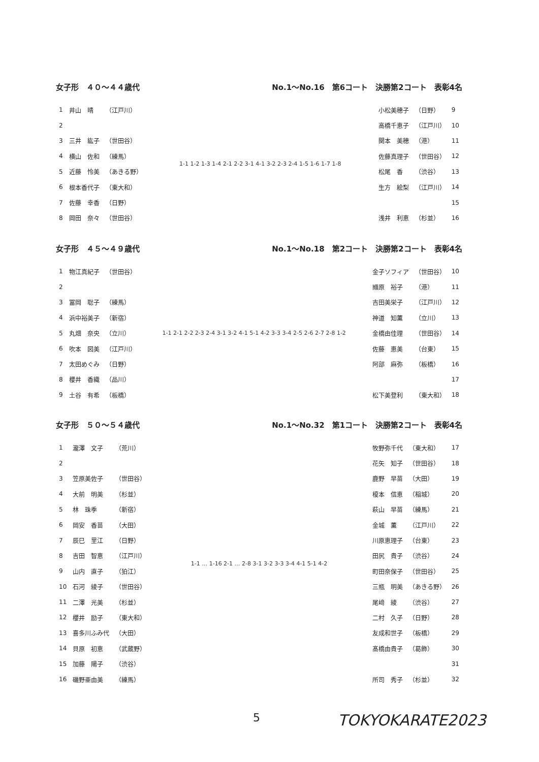女子形　４０～４４歳代 No.1～No.16　第6コート　決勝第2コート　表彰4名
| 1 | 井山 晴 | （江戸川） |
| 2 | | |
| 3 | 三井 紘子 | （世田谷） |
| 4 | 横山 佐和 | （練馬） |
| 5 | 近藤 怜美 | （あきる野） |
| 6 | 根本香代子 | （東大和） |
| 7 | 佐藤 幸香 | （日野） |
| 8 | 岡田 奈々 | （世田谷） |
1-1 1-2 1-3 1-4 2-1 2-2 3-1 4-1 3-2 2-3 2-4 1-5 1-6 1-7 1-8
| 小松美穂子 | （日野） | 9 |
| 高橋千恵子 | （江戸川） | 10 |
| 関本 美穂 | （港） | 11 |
| 佐藤真理子 | （世田谷） | 12 |
| 松尾 香 | （渋谷） | 13 |
| 生方 絵梨 | （江戸川） | 14 |
| | | 15 |
| 浅井 利恵 | （杉並） | 16 |
女子形　４５～４９歳代 No.1～No.18　第2コート　決勝第2コート　表彰4名
| 1 | 物江真紀子 | （世田谷） |
| 2 | | |
| 3 | 冨岡 聡子 | （練馬） |
| 4 | 浜中裕美子 | （新宿） |
| 5 | 丸畑 奈央 | （立川） |
| 6 | 吹本 図美 | （江戸川） |
| 7 | 太田めぐみ | （日野） |
| 8 | 櫻井 香織 | （品川） |
| 9 | 土谷 有希 | （板橋） |
1-1 2-1 2-2 2-3 2-4 3-1 3-2 4-1 5-1 4-2 3-3 3-4 2-5 2-6 2-7 2-8 1-2
| 金子ソフィア | （世田谷） | 10 |
| 顯原 裕子 | （港） | 11 |
| 吉田美栄子 | （江戸川） | 12 |
| 神道 知薫 | （立川） | 13 |
| 金橋由佳理 | （世田谷） | 14 |
| 佐藤 恵美 | （台東） | 15 |
| 阿部 麻弥 | （板橋） | 16 |
| | | 17 |
| 松下美登利 | （東大和） | 18 |
女子形　５０～５４歳代 No.1～No.32　第1コート　決勝第2コート　表彰4名
| 1 | 瀧澤 文子 | （荒川） |
| 2 | | |
| 3 | 笠原美佐子 | （世田谷） |
| 4 | 大前 明美 | （杉並） |
| 5 | 林 珠季 | （新宿） |
| 6 | 岡安 香苗 | （大田） |
| 7 | 辰巳 里江 | （日野） |
| 8 | 吉田 智恵 | （江戸川） |
| 9 | 山内 直子 | （狛江） |
| 10 | 石河 綾子 | （世田谷） |
| 11 | 二澤 光美 | （杉並） |
| 12 | 櫻井 励子 | （東大和） |
| 13 | 喜多川ふみ代 | （大田） |
| 14 | 貝原 初恵 | （武蔵野） |
| 15 | 加藤 陽子 | （渋谷） |
| 16 | 磯野亜由美 | （練馬） |
1-1 … 1-16 2-1 … 2-8 3-1 3-2 3-3 3-4 4-1 5-1 4-2
| 牧野弥千代 | （東大和） | 17 |
| 花矢 知子 | （世田谷） | 18 |
| 鹿野 早苗 | （大田） | 19 |
| 榎本 信恵 | （稲城） | 20 |
| 萩山 早苗 | （練馬） | 21 |
| 金城 薫 | （江戸川） | 22 |
| 川原恵理子 | （台東） | 23 |
| 田尻 貴子 | （渋谷） | 24 |
| 町田奈保子 | （世田谷） | 25 |
| 三瓶 明美 | （あきる野） | 26 |
| 尾﨑 綾 | （渋谷） | 27 |
| 二村 久子 | （日野） | 28 |
| 友成和世子 | （板橋） | 29 |
| 髙橋由貴子 | （葛飾） | 30 |
| | | 31 |
| 所司 秀子 | （杉並） | 32 |
5 TOKYOKARATE2023